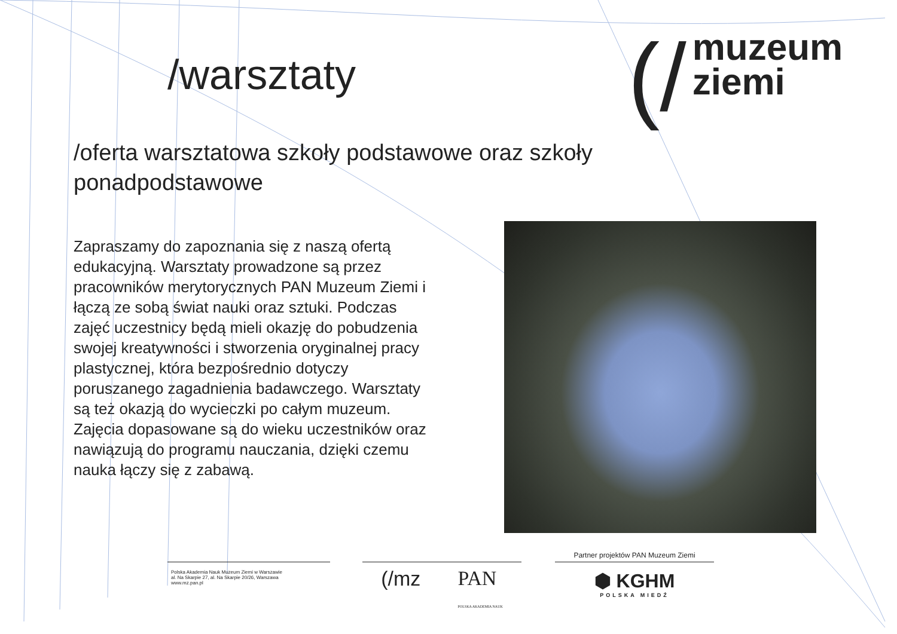/warsztaty
(/ muzeum
ziemi
/oferta warsztatowa szkoły podstawowe oraz szkoły ponadpodstawowe
Zapraszamy do zapoznania się z naszą ofertą edukacyjną. Warsztaty prowadzone są przez pracowników merytorycznych PAN Muzeum Ziemi i łączą ze sobą świat nauki oraz sztuki. Podczas zajęć uczestnicy będą mieli okazję do pobudzenia swojej kreatywności i stworzenia oryginalnej pracy plastycznej, która bezpośrednio dotyczy poruszanego zagadnienia badawczego. Warsztaty są też okazją do wycieczki po całym muzeum. Zajęcia dopasowane są do wieku uczestników oraz nawiązują do programu nauczania, dzięki czemu nauka łączy się z zabawą.
Polska Akademia Nauk Muzeum Ziemi w Warszawie
al. Na Skarpie 27, al. Na Skarpie 20/26, Warszawa
www.mz.pan.pl
(/mz PAN
POLSKA AKADEMIA NAUK
Partner projektów PAN Muzeum Ziemi
⬢ KGHM
POLSKA MIEDŹ